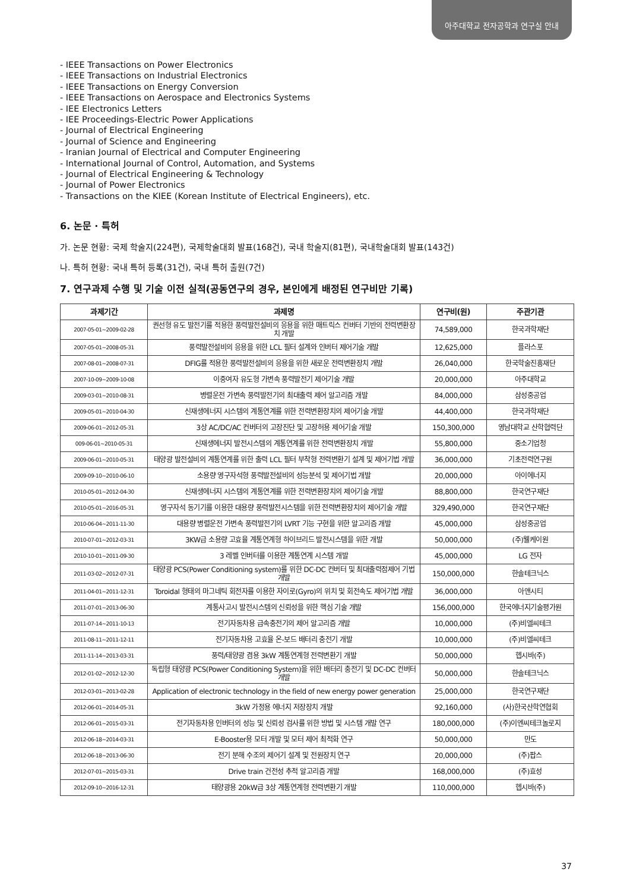아주대학교 전자공학과 연구실 안내
- IEEE Transactions on Power Electronics
- IEEE Transactions on Industrial Electronics
- IEEE Transactions on Energy Conversion
- IEEE Transactions on Aerospace and Electronics Systems
- IEE Electronics Letters
- IEE Proceedings-Electric Power Applications
- Journal of Electrical Engineering
- Journal of Science and Engineering
- Iranian Journal of Electrical and Computer Engineering
- International Journal of Control, Automation, and Systems
- Journal of Electrical Engineering & Technology
- Journal of Power Electronics
- Transactions on the KIEE (Korean Institute of Electrical Engineers), etc.
6. 논문 · 특허
가. 논문 현황: 국제 학술지(224편), 국제학술대회 발표(168건), 국내 학술지(81편), 국내학술대회 발표(143건)
나. 특허 현황: 국내 특허 등록(31건), 국내 특허 출원(7건)
7. 연구과제 수행 및 기술 이전 실적(공동연구의 경우, 본인에게 배정된 연구비만 기록)
| 과제기간 | 과제명 | 연구비(원) | 주관기관 |
| --- | --- | --- | --- |
| 2007-05-01~2009-02-28 | 권선형 유도 발전기를 적용한 풍력발전설비의 응용을 위한 매트릭스 컨버터 기반의 전력변환장치 개발 | 74,589,000 | 한국과학재단 |
| 2007-05-01~2008-05-31 | 풍력발전설비의 응용을 위한 LCL 필터 설계와 인버터 제어기술 개발 | 12,625,000 | 플라스포 |
| 2007-08-01~2008-07-31 | DFIG를 적용한 풍력발전설비의 응용을 위한 새로운 전력변환장치 개발 | 26,040,000 | 한국학술진흥재단 |
| 2007-10-09~2009-10-08 | 이중여자 유도형 가변속 풍력발전기 제어기술 개발 | 20,000,000 | 아주대학교 |
| 2009-03-01~2010-08-31 | 병렬운전 가변속 풍력발전기의 최대출력 제어 알고리즘 개발 | 84,000,000 | 삼성중공업 |
| 2009-05-01~2010-04-30 | 신재생에너지 시스템의 계통연계를 위한 전력변환장치의 제어기술 개발 | 44,400,000 | 한국과학재단 |
| 2009-06-01~2012-05-31 | 3상 AC/DC/AC 컨버터의 고장진단 및 고장허용 제어기술 개발 | 150,300,000 | 영남대학교 산학협력단 |
| 009-06-01~2010-05-31 | 신재생에너지 발전시스템의 계통연계를 위한 전력변환장치 개발 | 55,800,000 | 중소기업청 |
| 2009-06-01~2010-05-31 | 태양광 발전설비의 계통연계를 위한 출력 LCL 필터 부착형 전력변환기 설계 및 제어기법 개발 | 36,000,000 | 기초전력연구원 |
| 2009-09-10~2010-06-10 | 소용량 영구자석형 풍력발전설비의 성능분석 및 제어기법 개발 | 20,000,000 | 아이에너지 |
| 2010-05-01~2012-04-30 | 신재생에너지 시스템의 계통연계를 위한 전력변환장치의 제어기술 개발 | 88,800,000 | 한국연구재단 |
| 2010-05-01~2016-05-31 | 영구자석 동기기를 이용한 대용량 풍력발전시스템을 위한 전력변환장치의 제어기술 개발 | 329,490,000 | 한국연구재단 |
| 2010-06-04~2011-11-30 | 대용량 병렬운전 가변속 풍력발전기의 LVRT 기능 구현을 위한 알고리즘 개발 | 45,000,000 | 삼성중공업 |
| 2010-07-01~2012-03-31 | 3KW급 소용량 고효율 계통연계형 하이브리드 발전시스템을 위한 개발 | 50,000,000 | (주)웰케이원 |
| 2010-10-01~2011-09-30 | 3 레벨 인버터를 이용한 계통연계 시스템 개발 | 45,000,000 | LG 전자 |
| 2011-03-02~2012-07-31 | 태양광 PCS(Power Conditioning system)를 위한 DC-DC 컨버터 및 최대출력점제어 기법 개발 | 150,000,000 | 한솔테크닉스 |
| 2011-04-01~2011-12-31 | Toroidal 형태의 마그네틱 회전자를 이용한 자이로(Gyro)의 위치 및 회전속도 제어기법 개발 | 36,000,000 | 아앤시티 |
| 2011-07-01~2013-06-30 | 계통사고시 발전시스템의 신뢰성을 위한 핵심 기술 개발 | 156,000,000 | 한국에너지기술평가원 |
| 2011-07-14~2011-10-13 | 전기자동차용 급속충전기의 제어 알고리즘 개발 | 10,000,000 | (주)비엘씨테크 |
| 2011-08-11~2011-12-11 | 전기자동차용 고효율 온-보드 배터리 충전기 개발 | 10,000,000 | (주)비엘씨테크 |
| 2011-11-14~2013-03-31 | 풍력/태양광 겸용 3kW 계통연계형 전력변환기 개발 | 50,000,000 | 헵시바(주) |
| 2012-01-02~2012-12-30 | 독립형 태양광 PCS(Power Conditioning System)을 위한 배터리 충전기 및 DC-DC 컨버터 개발 | 50,000,000 | 한솔테크닉스 |
| 2012-03-01~2013-02-28 | Application of electronic technology in the field of new energy power generation | 25,000,000 | 한국연구재단 |
| 2012-06-01~2014-05-31 | 3kW 가정용 에너지 저장장치 개발 | 92,160,000 | (사)한국산학연협회 |
| 2012-06-01~2015-03-31 | 전기자동차용 인버터의 성능 및 신뢰성 검사를 위한 방법 및 시스템 개발 연구 | 180,000,000 | (주)이엔씨테크놀로지 |
| 2012-06-18~2014-03-31 | E-Booster용 모터 개발 및 모터 제어 최적화 연구 | 50,000,000 | 만도 |
| 2012-06-18~2013-06-30 | 전기 분해 수조의 제어기 설계 및 전원장치 연구 | 20,000,000 | (주)팝스 |
| 2012-07-01~2015-03-31 | Drive train 건전성 추적 알고리즘 개발 | 168,000,000 | (주)효성 |
| 2012-09-10~2016-12-31 | 태양광용 20kW급 3상 계통연계형 전력변환기 개발 | 110,000,000 | 헵시바(주) |
37